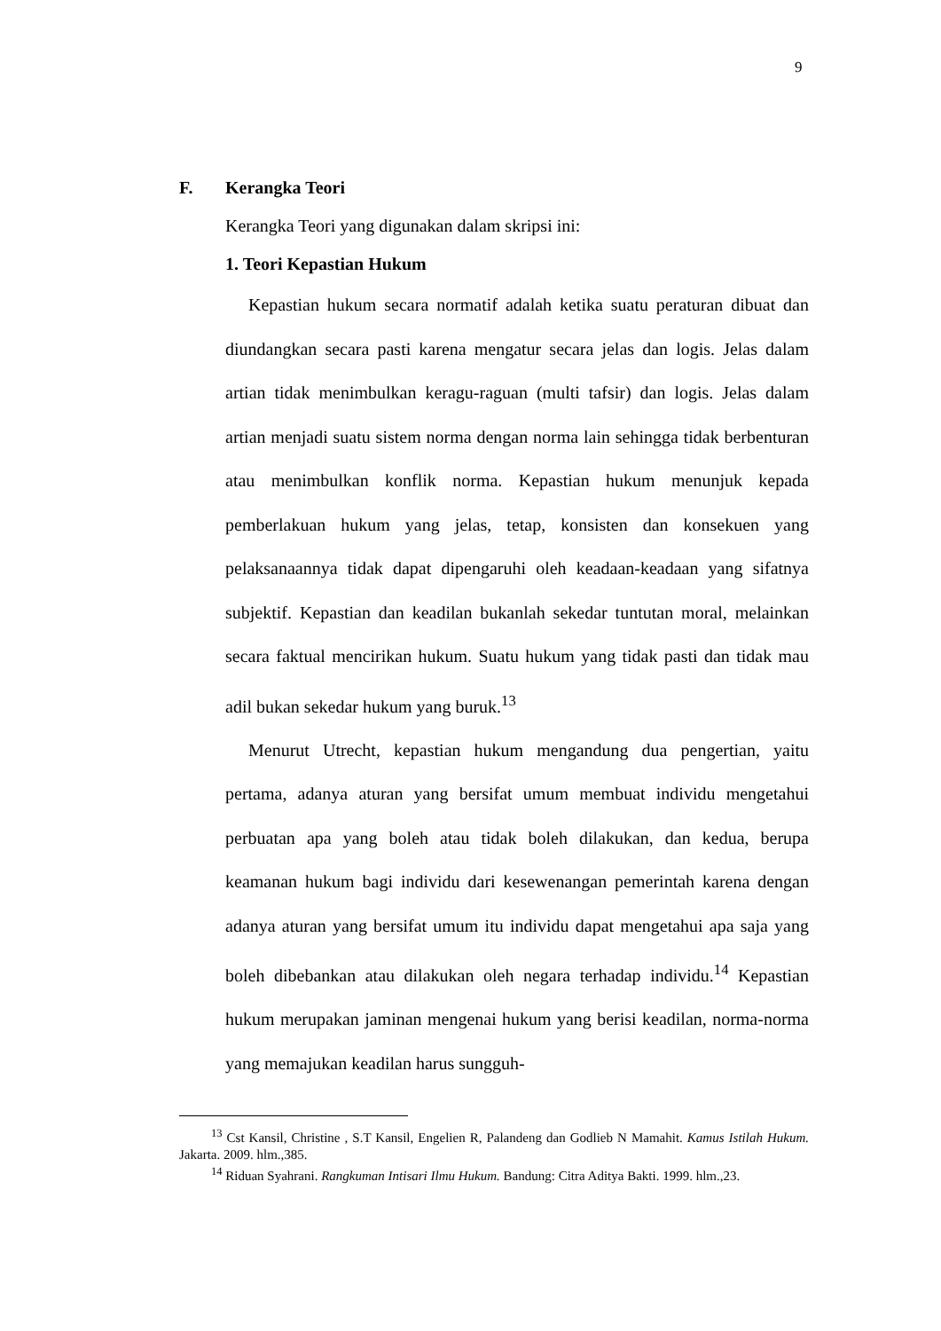9
F. Kerangka Teori
Kerangka Teori yang digunakan dalam skripsi ini:
1. Teori Kepastian Hukum
Kepastian hukum secara normatif adalah ketika suatu peraturan dibuat dan diundangkan secara pasti karena mengatur secara jelas dan logis. Jelas dalam artian tidak menimbulkan keragu-raguan (multi tafsir) dan logis. Jelas dalam artian menjadi suatu sistem norma dengan norma lain sehingga tidak berbenturan atau menimbulkan konflik norma. Kepastian hukum menunjuk kepada pemberlakuan hukum yang jelas, tetap, konsisten dan konsekuen yang pelaksanaannya tidak dapat dipengaruhi oleh keadaan-keadaan yang sifatnya subjektif. Kepastian dan keadilan bukanlah sekedar tuntutan moral, melainkan secara faktual mencirikan hukum. Suatu hukum yang tidak pasti dan tidak mau adil bukan sekedar hukum yang buruk.<sup>13</sup>
Menurut Utrecht, kepastian hukum mengandung dua pengertian, yaitu pertama, adanya aturan yang bersifat umum membuat individu mengetahui perbuatan apa yang boleh atau tidak boleh dilakukan, dan kedua, berupa keamanan hukum bagi individu dari kesewenangan pemerintah karena dengan adanya aturan yang bersifat umum itu individu dapat mengetahui apa saja yang boleh dibebankan atau dilakukan oleh negara terhadap individu.<sup>14</sup> Kepastian hukum merupakan jaminan mengenai hukum yang berisi keadilan, norma-norma yang memajukan keadilan harus sungguh-
<sup>13</sup> Cst Kansil, Christine , S.T Kansil, Engelien R, Palandeng dan Godlieb N Mamahit. Kamus Istilah Hukum. Jakarta. 2009. hlm.,385.
<sup>14</sup> Riduan Syahrani. Rangkuman Intisari Ilmu Hukum. Bandung: Citra Aditya Bakti. 1999. hlm.,23.